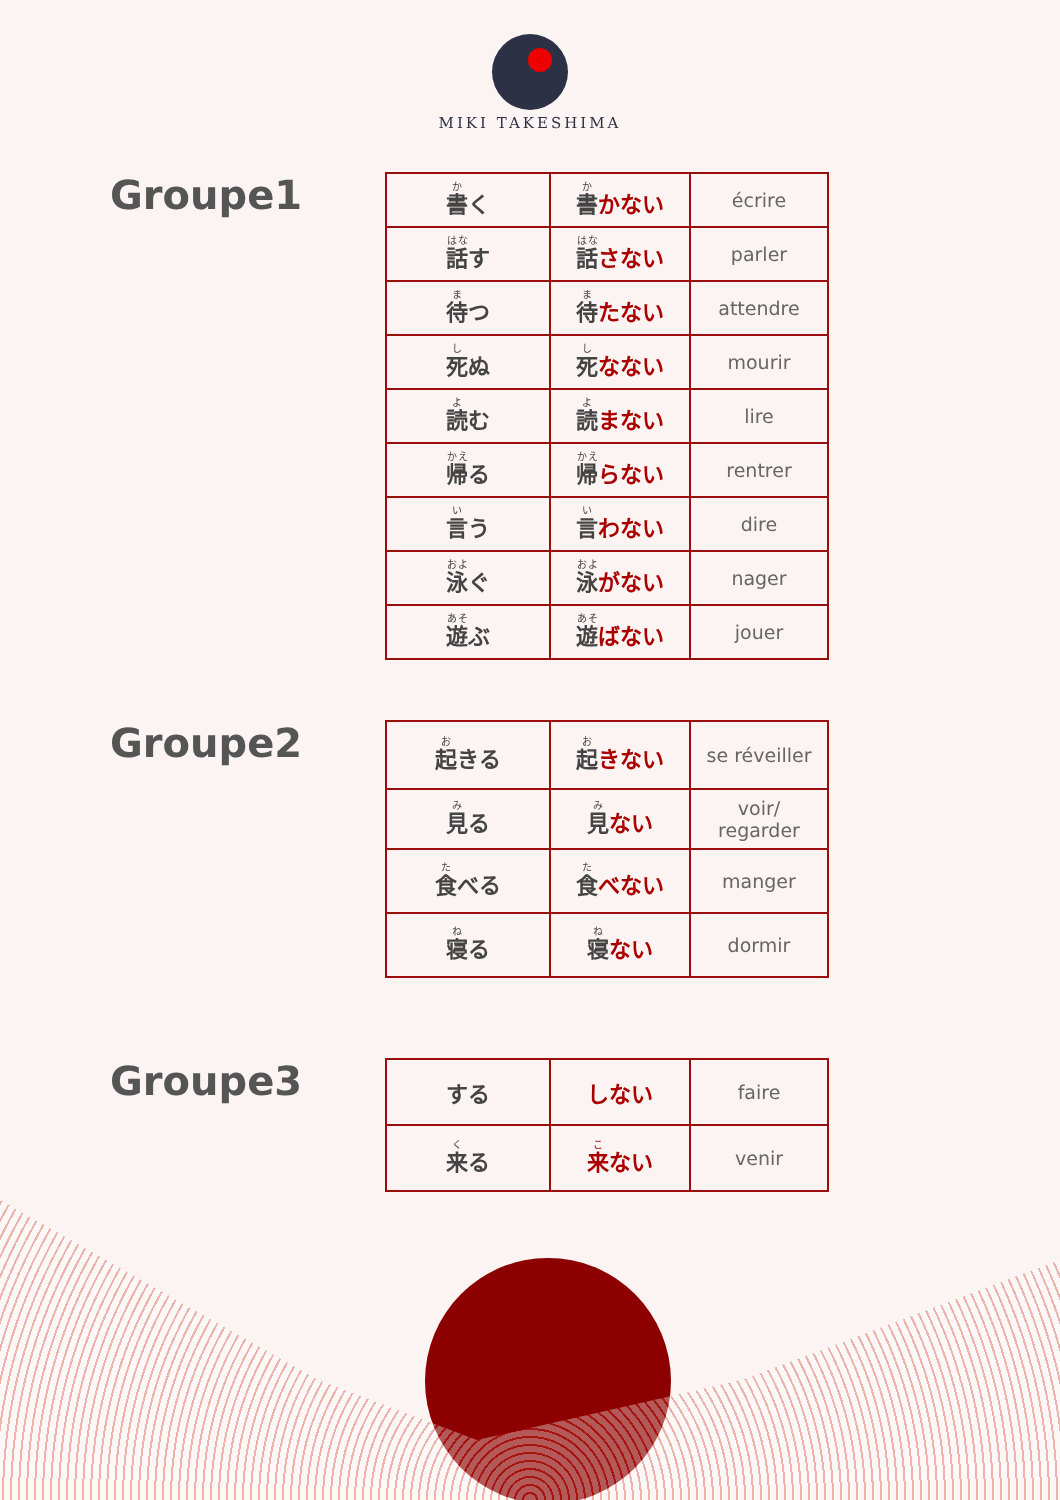MIKI TAKESHIMA
Groupe1
| 書 く | 書 かない | écrire |
| 話 す | 話 さない | parler |
| 待 つ | 待 たない | attendre |
| 死 ぬ | 死 なない | mourir |
| 読 む | 読 まない | lire |
| 帰 る | 帰 らない | rentrer |
| 言 う | 言 わない | dire |
| 泳 ぐ | 泳 がない | nager |
| 遊 ぶ | 遊 ばない | jouer |
Groupe2
| 起 きる | 起 きない | se réveiller |
| 見 る | 見 ない | voir/ regarder |
| 食 べる | 食 べない | manger |
| 寝 る | 寝 ない | dormir |
Groupe3
| する | しない | faire |
| 来 る | 来 ない | venir |